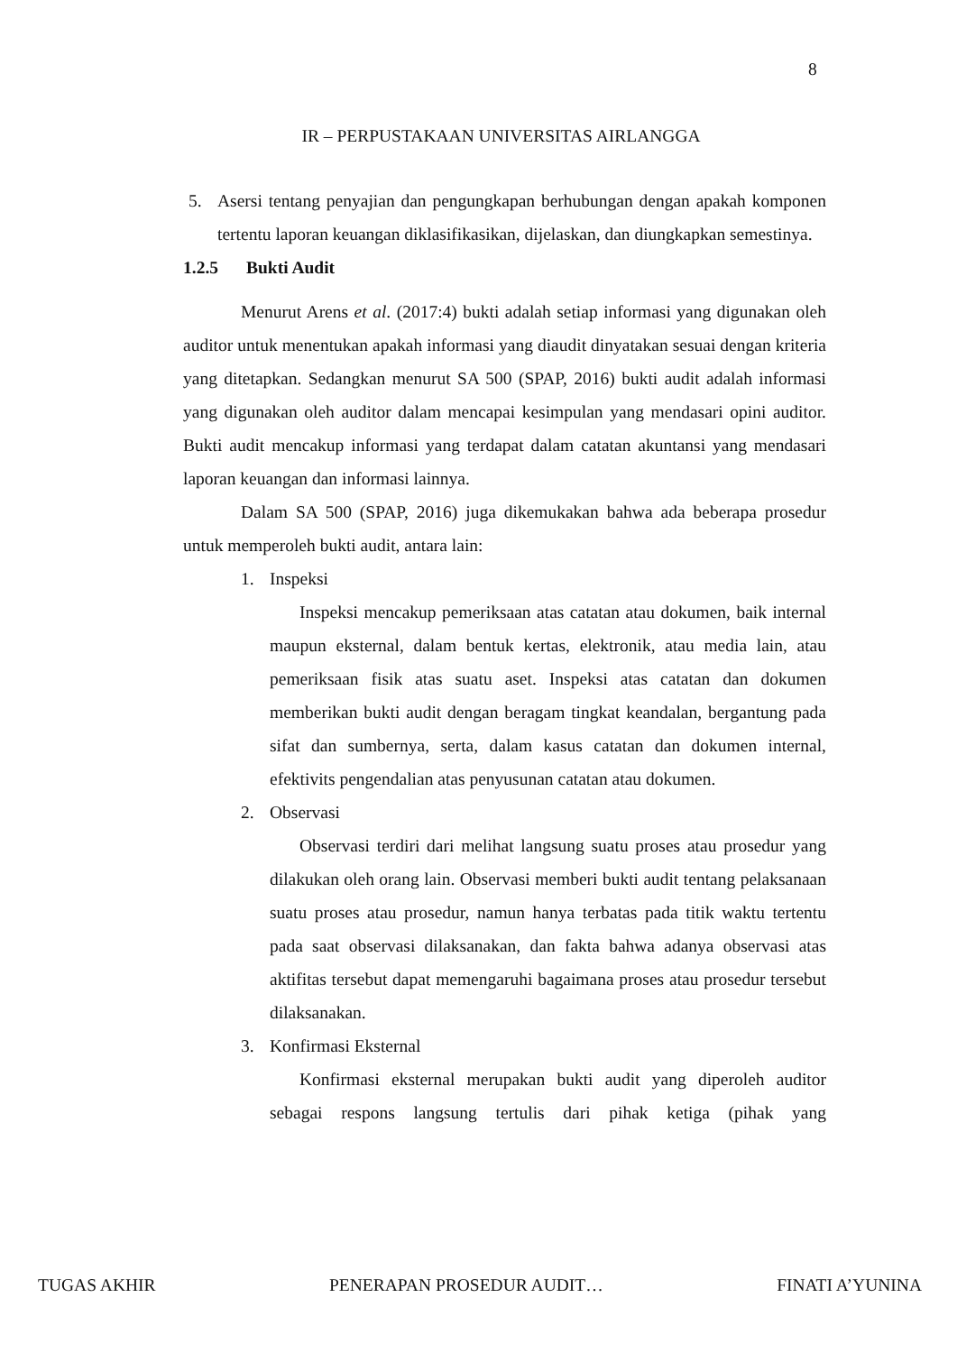8
IR – PERPUSTAKAAN UNIVERSITAS AIRLANGGA
5. Asersi tentang penyajian dan pengungkapan berhubungan dengan apakah komponen tertentu laporan keuangan diklasifikasikan, dijelaskan, dan diungkapkan semestinya.
1.2.5 Bukti Audit
Menurut Arens et al. (2017:4) bukti adalah setiap informasi yang digunakan oleh auditor untuk menentukan apakah informasi yang diaudit dinyatakan sesuai dengan kriteria yang ditetapkan. Sedangkan menurut SA 500 (SPAP, 2016) bukti audit adalah informasi yang digunakan oleh auditor dalam mencapai kesimpulan yang mendasari opini auditor. Bukti audit mencakup informasi yang terdapat dalam catatan akuntansi yang mendasari laporan keuangan dan informasi lainnya.
Dalam SA 500 (SPAP, 2016) juga dikemukakan bahwa ada beberapa prosedur untuk memperoleh bukti audit, antara lain:
1. Inspeksi
Inspeksi mencakup pemeriksaan atas catatan atau dokumen, baik internal maupun eksternal, dalam bentuk kertas, elektronik, atau media lain, atau pemeriksaan fisik atas suatu aset. Inspeksi atas catatan dan dokumen memberikan bukti audit dengan beragam tingkat keandalan, bergantung pada sifat dan sumbernya, serta, dalam kasus catatan dan dokumen internal, efektivits pengendalian atas penyusunan catatan atau dokumen.
2. Observasi
Observasi terdiri dari melihat langsung suatu proses atau prosedur yang dilakukan oleh orang lain. Observasi memberi bukti audit tentang pelaksanaan suatu proses atau prosedur, namun hanya terbatas pada titik waktu tertentu pada saat observasi dilaksanakan, dan fakta bahwa adanya observasi atas aktifitas tersebut dapat memengaruhi bagaimana proses atau prosedur tersebut dilaksanakan.
3. Konfirmasi Eksternal
Konfirmasi eksternal merupakan bukti audit yang diperoleh auditor sebagai respons langsung tertulis dari pihak ketiga (pihak yang
TUGAS AKHIR PENERAPAN PROSEDUR AUDIT… FINATI A’YUNINA